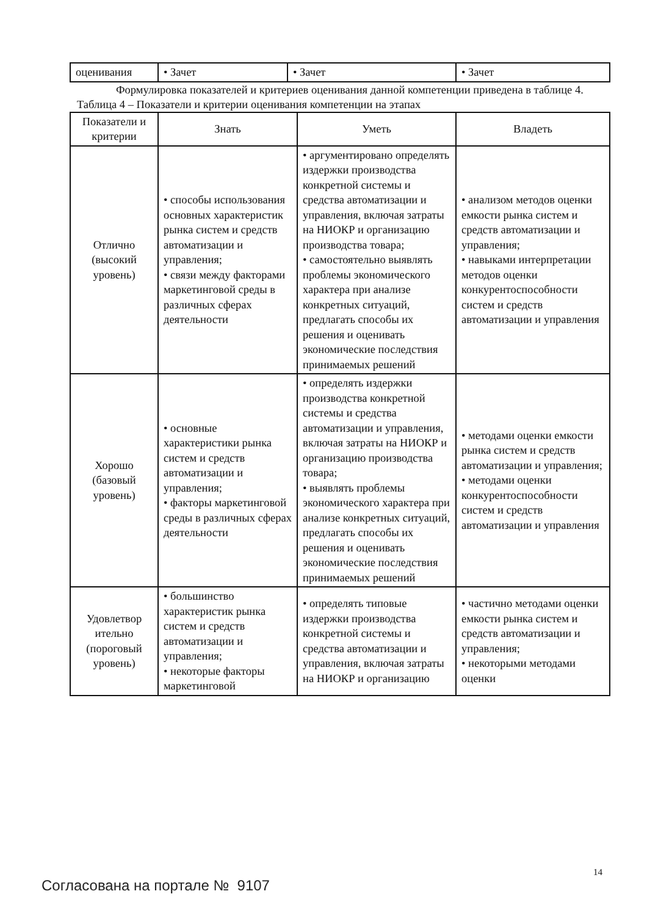| оценивания | • Зачет | • Зачет | • Зачет |
Формулировка показателей и критериев оценивания данной компетенции приведена в таблице 4.
Таблица 4 – Показатели и критерии оценивания компетенции на этапах
| Показатели и критерии | Знать | Уметь | Владеть |
| --- | --- | --- | --- |
| Отлично (высокий уровень) | • способы использования основных характеристик рынка систем и средств автоматизации и управления; • связи между факторами маркетинговой среды в различных сферах деятельности | • аргументировано определять издержки производства конкретной системы и средства автоматизации и управления, включая затраты на НИОКР и организацию производства товара; • самостоятельно выявлять проблемы экономического характера при анализе конкретных ситуаций, предлагать способы их решения и оценивать экономические последствия принимаемых решений | • анализом методов оценки емкости рынка систем и средств автоматизации и управления; • навыками интерпретации методов оценки конкурентоспособности систем и средств автоматизации и управления |
| Хорошо (базовый уровень) | • основные характеристики рынка систем и средств автоматизации и управления; • факторы маркетинговой среды в различных сферах деятельности | • определять издержки производства конкретной системы и средства автоматизации и управления, включая затраты на НИОКР и организацию производства товара; • выявлять проблемы экономического характера при анализе конкретных ситуаций, предлагать способы их решения и оценивать экономические последствия принимаемых решений | • методами оценки емкости рынка систем и средств автоматизации и управления; • методами оценки конкурентоспособности систем и средств автоматизации и управления |
| Удовлетвор ительно (пороговый уровень) | • большинство характеристик рынка систем и средств автоматизации и управления; • некоторые факторы маркетинговой | • определять типовые издержки производства конкретной системы и средства автоматизации и управления, включая затраты на НИОКР и организацию | • частично методами оценки емкости рынка систем и средств автоматизации и управления; • некоторыми методами оценки |
14
Согласована на портале № 9107